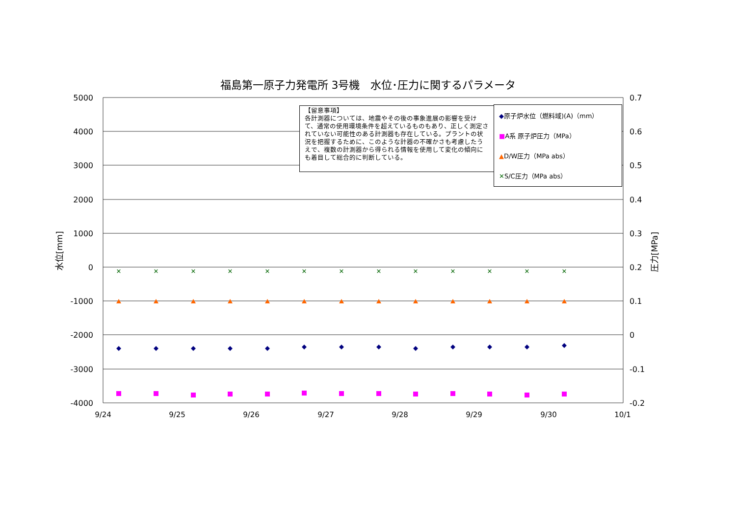福島第一原子力発電所 3号機　水位･圧力に関するパラメータ
5000
4000
3000
2000
1000
0
-1000
-2000
-3000
-4000
0.7
0.6
0.5
0.4
0.3
0.2
0.1
0
-0.1
-0.2
9/24
9/25
9/26
9/27
9/28
9/29
9/30
10/1
水位[mm]
圧力[MPa]
✕
✕
✕
✕
✕
✕
✕
✕
✕
✕
✕
✕
✕
【留意事項】
各計測器については、地震やその後の事象進展の影響を受けて、通常の使用環境条件を超えているものもあり、正しく測定されていない可能性のある計測器も存在している。プラントの状況を把握するために、このような計器の不確かさも考慮したうえで、複数の計測器から得られる情報を使用して変化の傾向にも着目して総合的に判断している。
◆原子炉水位（燃料域)(A)（mm）
■A系 原子炉圧力（MPa）
▲D/W圧力（MPa abs）
✕S/C圧力（MPa abs）